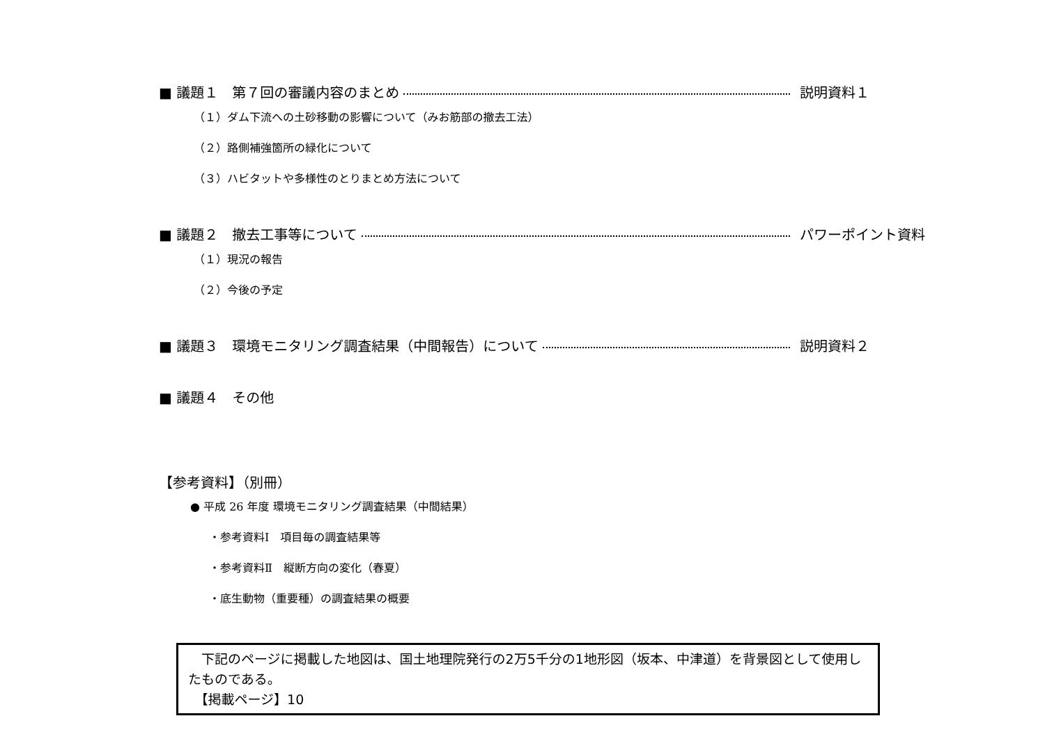■ 議題１　第７回の審議内容のまとめ 説明資料１
（１）ダム下流への土砂移動の影響について（みお筋部の撤去工法）
（２）路側補強箇所の緑化について
（３）ハビタットや多様性のとりまとめ方法について
■ 議題２　撤去工事等について パワーポイント資料
（１）現況の報告
（２）今後の予定
■ 議題３　環境モニタリング調査結果（中間報告）について 説明資料２
■ 議題４　その他
【参考資料】（別冊）
● 平成 26 年度 環境モニタリング調査結果（中間結果）
・参考資料Ⅰ　項目毎の調査結果等
・参考資料Ⅱ　縦断方向の変化（春夏）
・底生動物（重要種）の調査結果の概要
　下記のページに掲載した地図は、国土地理院発行の2万5千分の1地形図（坂本、中津道）を背景図として使用したものである。
　【掲載ページ】10